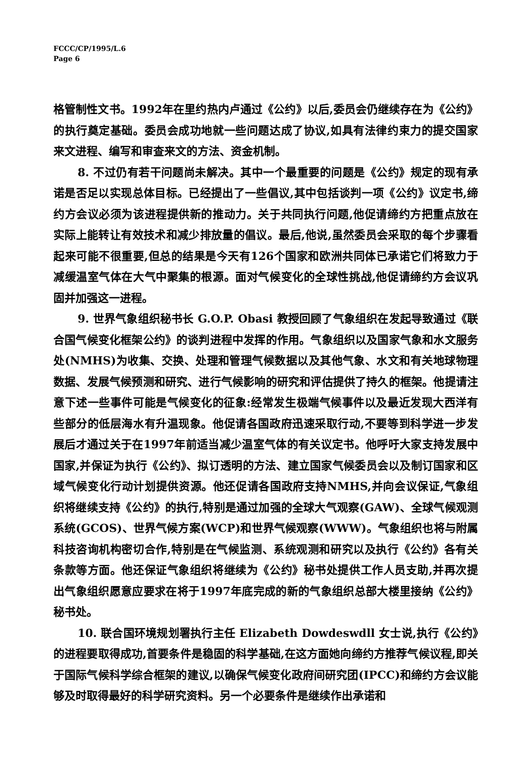FCCC/CP/1995/L.6
Page 6
格管制性文书。1992年在里约热内卢通过《公约》以后,委员会仍继续存在为《公约》的执行奠定基础。委员会成功地就一些问题达成了协议,如具有法律约束力的提交国家来文进程、编写和审查来文的方法、资金机制。
8. 不过仍有若干问题尚未解决。其中一个最重要的问题是《公约》规定的现有承诺是否足以实现总体目标。已经提出了一些倡议,其中包括谈判一项《公约》议定书,缔约方会议必须为该进程提供新的推动力。关于共同执行问题,他促请缔约方把重点放在实际上能转让有效技术和减少排放量的倡议。最后,他说,虽然委员会采取的每个步骤看起来可能不很重要,但总的结果是今天有126个国家和欧洲共同体已承诺它们将致力于减缓温室气体在大气中聚集的根源。面对气候变化的全球性挑战,他促请缔约方会议巩固并加强这一进程。
9. 世界气象组织秘书长 G.O.P. Obasi 教授回顾了气象组织在发起导致通过《联合国气候变化框架公约》的谈判进程中发挥的作用。气象组织以及国家气象和水文服务处(NMHS)为收集、交换、处理和管理气候数据以及其他气象、水文和有关地球物理数据、发展气候预测和研究、进行气候影响的研究和评估提供了持久的框架。他提请注意下述一些事件可能是气候变化的征象:经常发生极端气候事件以及最近发现大西洋有些部分的低层海水有升温现象。他促请各国政府迅速采取行动,不要等到科学进一步发展后才通过关于在1997年前适当减少温室气体的有关议定书。他呼吁大家支持发展中国家,并保证为执行《公约》、拟订透明的方法、建立国家气候委员会以及制订国家和区域气候变化行动计划提供资源。他还促请各国政府支持NMHS,并向会议保证,气象组织将继续支持《公约》的执行,特别是通过加强的全球大气观察(GAW)、全球气候观测系统(GCOS)、世界气候方案(WCP)和世界气候观察(WWW)。气象组织也将与附属科技咨询机构密切合作,特别是在气候监测、系统观测和研究以及执行《公约》各有关条款等方面。他还保证气象组织将继续为《公约》秘书处提供工作人员支助,并再次提出气象组织愿意应要求在将于1997年底完成的新的气象组织总部大楼里接纳《公约》秘书处。
10. 联合国环境规划署执行主任 Elizabeth Dowdeswdll 女士说,执行《公约》的进程要取得成功,首要条件是稳固的科学基础,在这方面她向缔约方推荐气候议程,即关于国际气候科学综合框架的建议,以确保气候变化政府间研究团(IPCC)和缔约方会议能够及时取得最好的科学研究资料。另一个必要条件是继续作出承诺和